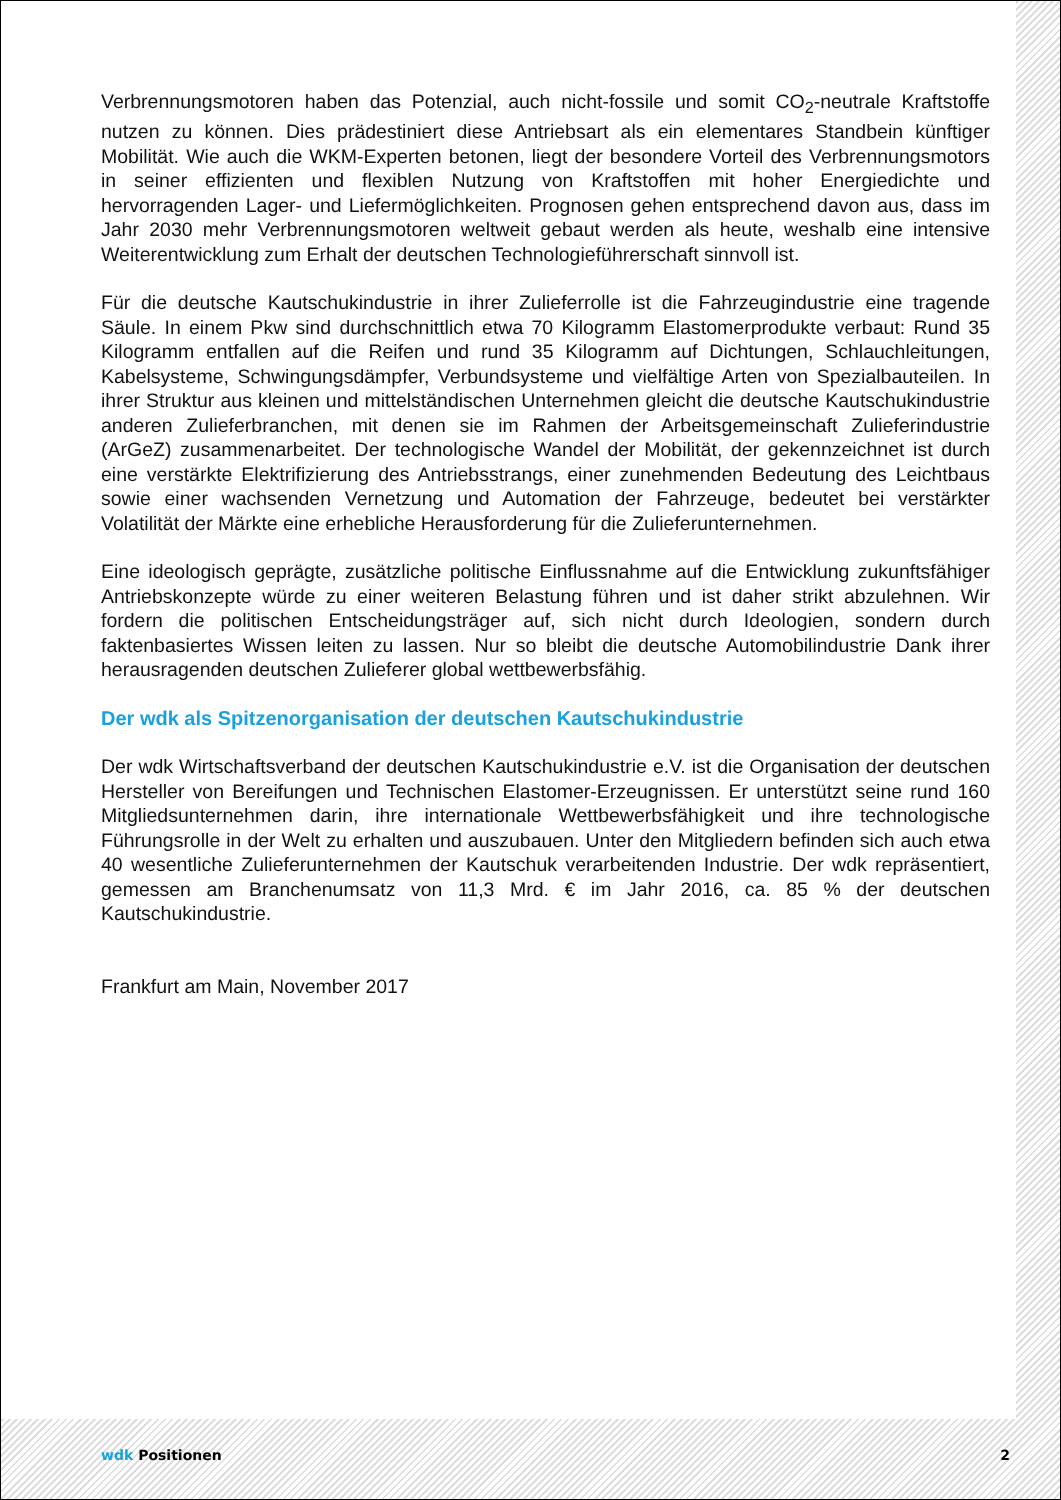Verbrennungsmotoren haben das Potenzial, auch nicht-fossile und somit CO<sub>2</sub>-neutrale Kraft­stoffe nutzen zu können. Dies prädestiniert diese Antriebsart als ein elementares Standbein künftiger Mobilität. Wie auch die WKM-Experten betonen, liegt der besondere Vorteil des Ver­brennungsmotors in seiner effizienten und flexiblen Nutzung von Kraftstoffen mit hoher Ener­giedichte und hervorragenden Lager- und Liefermöglichkeiten. Prognosen gehen entsprechend davon aus, dass im Jahr 2030 mehr Verbrennungsmotoren weltweit gebaut werden als heute, weshalb eine intensive Weiterentwicklung zum Erhalt der deutschen Technologieführerschaft sinnvoll ist.
Für die deutsche Kautschukindustrie in ihrer Zulieferrolle ist die Fahrzeugindustrie eine tra­gende Säule. In einem Pkw sind durchschnittlich etwa 70 Kilogramm Elastomerprodukte ver­baut: Rund 35 Kilogramm entfallen auf die Reifen und rund 35 Kilogramm auf Dichtungen, Schlauchleitungen, Kabelsysteme, Schwingungsdämpfer, Verbundsysteme und vielfältige Ar­ten von Spezialbauteilen. In ihrer Struktur aus kleinen und mittelständischen Unternehmen gleicht die deutsche Kautschukindustrie anderen Zulieferbranchen, mit denen sie im Rahmen der Arbeitsgemeinschaft Zulieferindustrie (ArGeZ) zusammenarbeitet. Der technologische Wandel der Mobilität, der gekennzeichnet ist durch eine verstärkte Elektrifizierung des Antriebs­strangs, einer zunehmenden Bedeutung des Leichtbaus sowie einer wachsenden Vernetzung und Automation der Fahrzeuge, bedeutet bei verstärkter Volatilität der Märkte eine erhebliche Herausforderung für die Zulieferunternehmen.
Eine ideologisch geprägte, zusätzliche politische Einflussnahme auf die Entwicklung zukunfts­fähiger Antriebskonzepte würde zu einer weiteren Belastung führen und ist daher strikt abzu­lehnen. Wir fordern die politischen Entscheidungsträger auf, sich nicht durch Ideologien, son­dern durch faktenbasiertes Wissen leiten zu lassen. Nur so bleibt die deutsche Automobilin­dustrie Dank ihrer herausragenden deutschen Zulieferer global wettbewerbsfähig.
Der wdk als Spitzenorganisation der deutschen Kautschukindustrie
Der wdk Wirtschaftsverband der deutschen Kautschukindustrie e.V. ist die Organisation der deutschen Hersteller von Bereifungen und Technischen Elastomer-Erzeugnissen. Er unter­stützt seine rund 160 Mitgliedsunternehmen darin, ihre internationale Wettbewerbsfähigkeit und ihre technologische Führungsrolle in der Welt zu erhalten und auszubauen. Unter den Mitglie­dern befinden sich auch etwa 40 wesentliche Zulieferunternehmen der Kautschuk verarbeiten­den Industrie. Der wdk repräsentiert, gemessen am Branchenumsatz von 11,3 Mrd. € im Jahr 2016, ca. 85 % der deutschen Kautschukindustrie.
Frankfurt am Main, November 2017
wdk Positionen 2